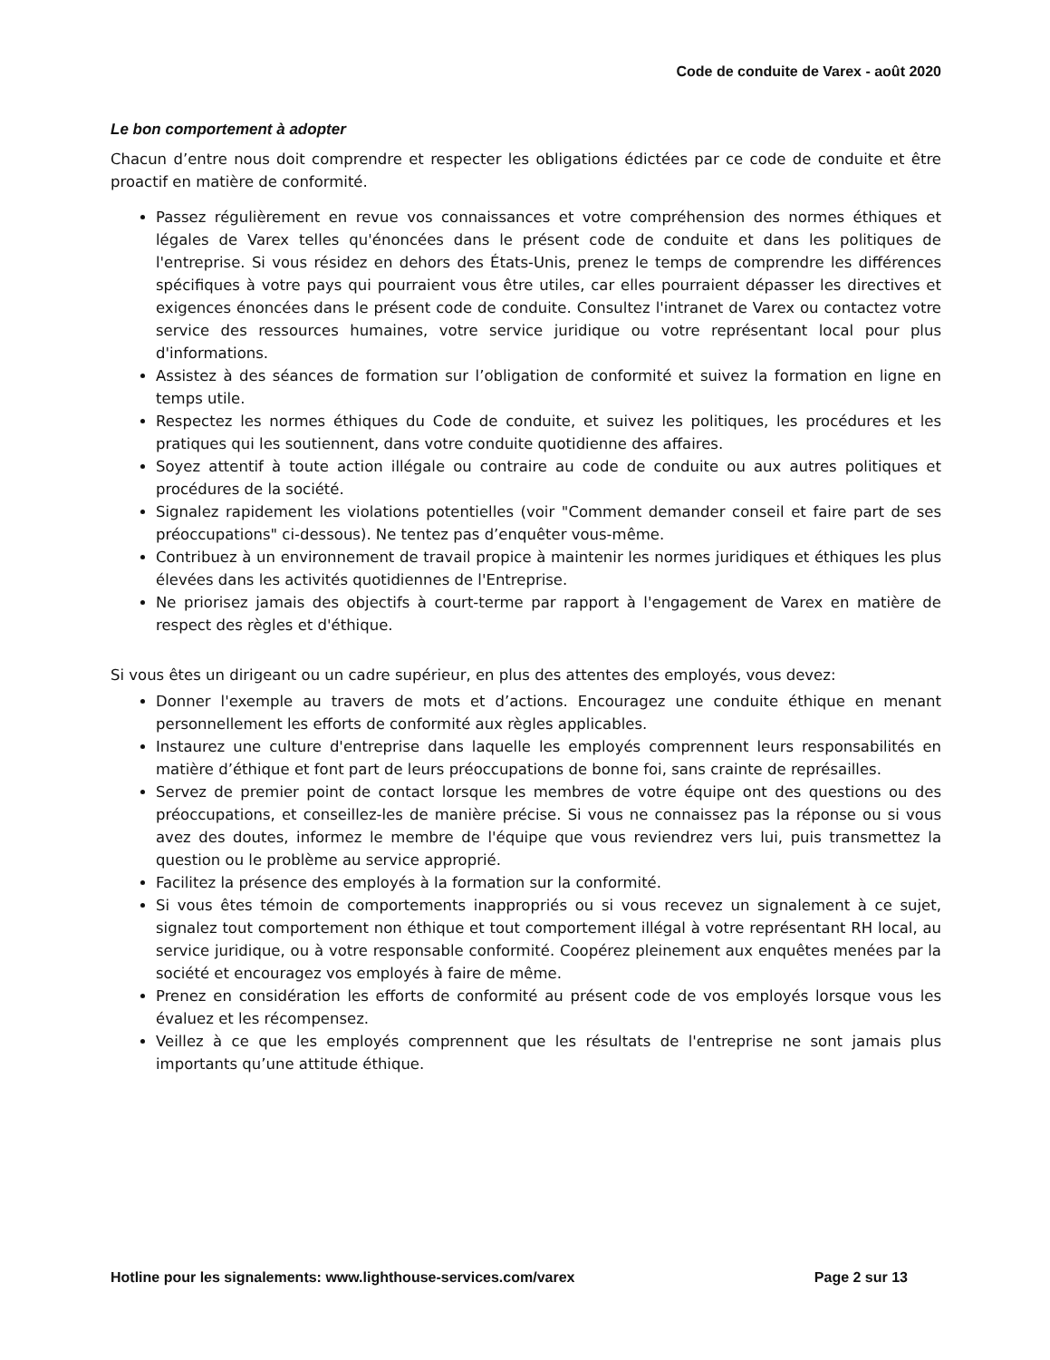Code de conduite de Varex - août 2020
Le bon comportement à adopter
Chacun d’entre nous doit comprendre et respecter les obligations édictées par ce code de conduite et être proactif en matière de conformité.
Passez régulièrement en revue vos connaissances et votre compréhension des normes éthiques et légales de Varex telles qu'énoncées dans le présent code de conduite et dans les politiques de l'entreprise. Si vous résidez en dehors des États-Unis, prenez le temps de comprendre les différences spécifiques à votre pays qui pourraient vous être utiles, car elles pourraient dépasser les directives et exigences énoncées dans le présent code de conduite. Consultez l'intranet de Varex ou contactez votre service des ressources humaines, votre service juridique ou votre représentant local pour plus d'informations.
Assistez à des séances de formation sur l’obligation de conformité et suivez la formation en ligne en temps utile.
Respectez les normes éthiques du Code de conduite, et suivez les politiques, les procédures et les pratiques qui les soutiennent, dans votre conduite quotidienne des affaires.
Soyez attentif à toute action illégale ou contraire au code de conduite ou aux autres politiques et procédures de la société.
Signalez rapidement les violations potentielles (voir "Comment demander conseil et faire part de ses préoccupations" ci-dessous). Ne tentez pas d’enquêter vous-même.
Contribuez à un environnement de travail propice à maintenir les normes juridiques et éthiques les plus élevées dans les activités quotidiennes de l'Entreprise.
Ne priorisez jamais des objectifs à court-terme par rapport à l'engagement de Varex en matière de respect des règles et d'éthique.
Si vous êtes un dirigeant ou un cadre supérieur, en plus des attentes des employés, vous devez:
Donner l'exemple au travers de mots et d’actions. Encouragez une conduite éthique en menant personnellement les efforts de conformité aux règles applicables.
Instaurez une culture d'entreprise dans laquelle les employés comprennent leurs responsabilités en matière d’éthique et font part de leurs préoccupations de bonne foi, sans crainte de représailles.
Servez de premier point de contact lorsque les membres de votre équipe ont des questions ou des préoccupations, et conseillez-les de manière précise. Si vous ne connaissez pas la réponse ou si vous avez des doutes, informez le membre de l'équipe que vous reviendrez vers lui, puis transmettez la question ou le problème au service approprié.
Facilitez la présence des employés à la formation sur la conformité.
Si vous êtes témoin de comportements inappropriés ou si vous recevez un signalement à ce sujet, signalez tout comportement non éthique et tout comportement illégal à votre représentant RH local, au service juridique, ou à votre responsable conformité. Coopérez pleinement aux enquêtes menées par la société et encouragez vos employés à faire de même.
Prenez en considération les efforts de conformité au présent code de vos employés lorsque vous les évaluez et les récompensez.
Veillez à ce que les employés comprennent que les résultats de l'entreprise ne sont jamais plus importants qu’une attitude éthique.
Hotline pour les signalements: www.lighthouse-services.com/varex Page 2 sur 13